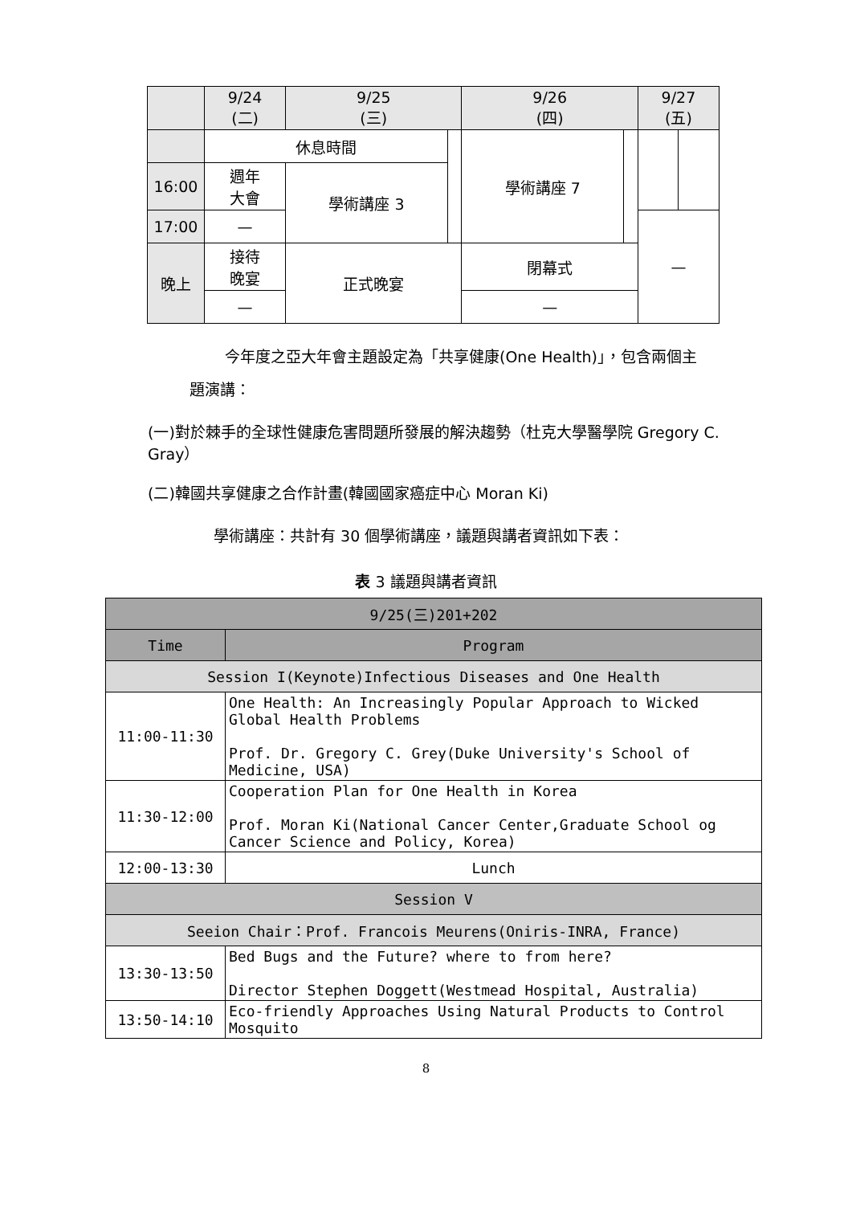| | 9/24 (二) | 9/25 (三) | | 9/26 (四) | | 9/27 (五) | |
| | 休息時間 | | | 學術講座 7 | | | |
| 16:00 | 週年 大會 | 學術講座 3 | | | | | |
| 17:00 | — | | | | | — | |
| 晚上 | 接待 晚宴 | 正式晚宴 | | 閉幕式 | | | |
| | — | | | — | | | |
今年度之亞大年會主題設定為「共享健康(One Health)」，包含兩個主
題演講：
(一)對於棘手的全球性健康危害問題所發展的解決趨勢（杜克大學醫學院 Gregory C. Gray）
(二)韓國共享健康之合作計畫(韓國國家癌症中心 Moran Ki)
學術講座：共計有 30 個學術講座，議題與講者資訊如下表：
表 3 議題與講者資訊
| 9/25(三)201+202 | |
| Time | Program |
| Session I(Keynote)Infectious Diseases and One Health | |
| 11:00-11:30 | One Health: An Increasingly Popular Approach to Wicked Global Health Problems Prof. Dr. Gregory C. Grey(Duke University's School of Medicine, USA) |
| 11:30-12:00 | Cooperation Plan for One Health in Korea Prof. Moran Ki(National Cancer Center,Graduate School og Cancer Science and Policy, Korea) |
| 12:00-13:30 | Lunch |
| Session V | |
| Seeion Chair：Prof. Francois Meurens(Oniris-INRA, France) | |
| 13:30-13:50 | Bed Bugs and the Future? where to from here? Director Stephen Doggett(Westmead Hospital, Australia) |
| 13:50-14:10 | Eco-friendly Approaches Using Natural Products to Control Mosquito |
8